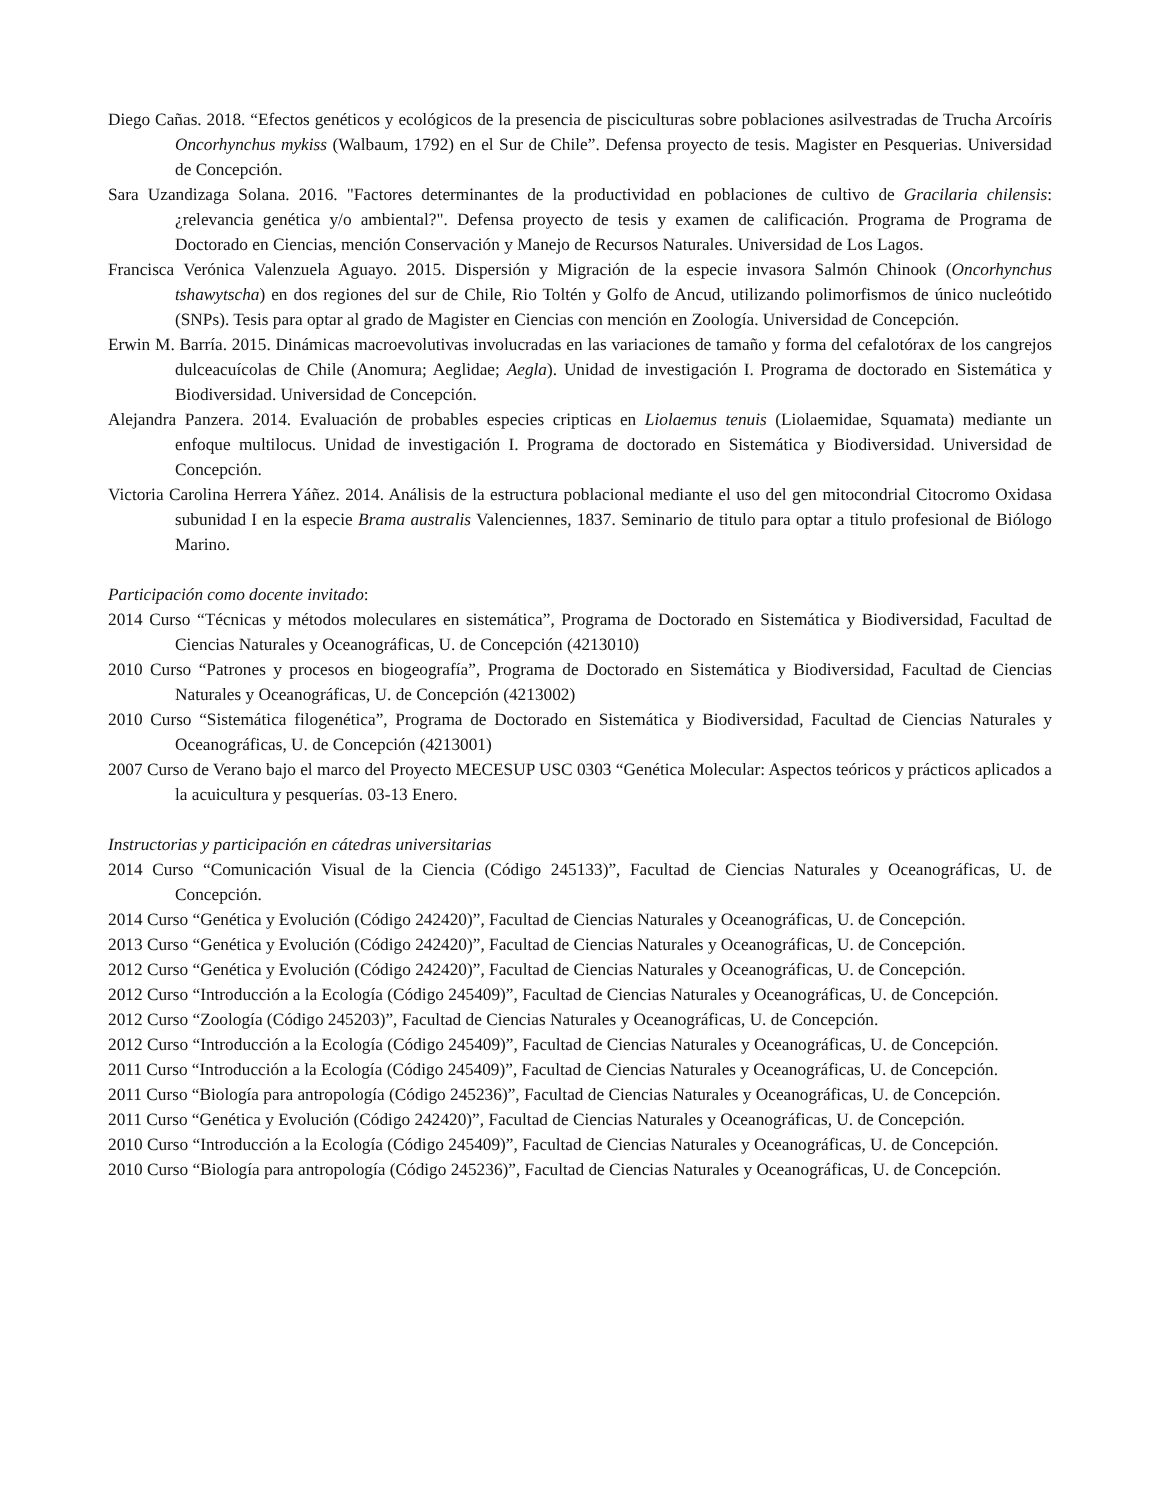Diego Cañas. 2018. “Efectos genéticos y ecológicos de la presencia de pisciculturas sobre poblaciones asilvestradas de Trucha Arcoíris Oncorhynchus mykiss (Walbaum, 1792) en el Sur de Chile”. Defensa proyecto de tesis. Magister en Pesquerias. Universidad de Concepción.
Sara Uzandizaga Solana. 2016. "Factores determinantes de la productividad en poblaciones de cultivo de Gracilaria chilensis: ¿relevancia genética y/o ambiental?". Defensa proyecto de tesis y examen de calificación. Programa de Programa de Doctorado en Ciencias, mención Conservación y Manejo de Recursos Naturales. Universidad de Los Lagos.
Francisca Verónica Valenzuela Aguayo. 2015. Dispersión y Migración de la especie invasora Salmón Chinook (Oncorhynchus tshawytscha) en dos regiones del sur de Chile, Rio Toltén y Golfo de Ancud, utilizando polimorfismos de único nucleótido (SNPs). Tesis para optar al grado de Magister en Ciencias con mención en Zoología. Universidad de Concepción.
Erwin M. Barría. 2015. Dinámicas macroevolutivas involucradas en las variaciones de tamaño y forma del cefalotórax de los cangrejos dulceacuícolas de Chile (Anomura; Aeglidae; Aegla). Unidad de investigación I. Programa de doctorado en Sistemática y Biodiversidad. Universidad de Concepción.
Alejandra Panzera. 2014. Evaluación de probables especies cripticas en Liolaemus tenuis (Liolaemidae, Squamata) mediante un enfoque multilocus. Unidad de investigación I. Programa de doctorado en Sistemática y Biodiversidad. Universidad de Concepción.
Victoria Carolina Herrera Yáñez. 2014. Análisis de la estructura poblacional mediante el uso del gen mitocondrial Citocromo Oxidasa subunidad I en la especie Brama australis Valenciennes, 1837. Seminario de titulo para optar a titulo profesional de Biólogo Marino.
Participación como docente invitado:
2014 Curso “Técnicas y métodos moleculares en sistemática”, Programa de Doctorado en Sistemática y Biodiversidad, Facultad de Ciencias Naturales y Oceanográficas, U. de Concepción (4213010)
2010 Curso “Patrones y procesos en biogeografía”, Programa de Doctorado en Sistemática y Biodiversidad, Facultad de Ciencias Naturales y Oceanográficas, U. de Concepción (4213002)
2010 Curso “Sistemática filogenética”, Programa de Doctorado en Sistemática y Biodiversidad, Facultad de Ciencias Naturales y Oceanográficas, U. de Concepción (4213001)
2007 Curso de Verano bajo el marco del Proyecto MECESUP USC 0303 “Genética Molecular: Aspectos teóricos y prácticos aplicados a la acuicultura y pesquerías. 03-13 Enero.
Instructorias y participación en cátedras universitarias
2014 Curso “Comunicación Visual de la Ciencia (Código 245133)”, Facultad de Ciencias Naturales y Oceanográficas, U. de Concepción.
2014 Curso “Genética y Evolución (Código 242420)”, Facultad de Ciencias Naturales y Oceanográficas, U. de Concepción.
2013 Curso “Genética y Evolución (Código 242420)”, Facultad de Ciencias Naturales y Oceanográficas, U. de Concepción.
2012 Curso “Genética y Evolución (Código 242420)”, Facultad de Ciencias Naturales y Oceanográficas, U. de Concepción.
2012 Curso “Introducción a la Ecología (Código 245409)”, Facultad de Ciencias Naturales y Oceanográficas, U. de Concepción.
2012 Curso “Zoología (Código 245203)”, Facultad de Ciencias Naturales y Oceanográficas, U. de Concepción.
2012 Curso “Introducción a la Ecología (Código 245409)”, Facultad de Ciencias Naturales y Oceanográficas, U. de Concepción.
2011 Curso “Introducción a la Ecología (Código 245409)”, Facultad de Ciencias Naturales y Oceanográficas, U. de Concepción.
2011 Curso “Biología para antropología (Código 245236)”, Facultad de Ciencias Naturales y Oceanográficas, U. de Concepción.
2011 Curso “Genética y Evolución (Código 242420)”, Facultad de Ciencias Naturales y Oceanográficas, U. de Concepción.
2010 Curso “Introducción a la Ecología (Código 245409)”, Facultad de Ciencias Naturales y Oceanográficas, U. de Concepción.
2010 Curso “Biología para antropología (Código 245236)”, Facultad de Ciencias Naturales y Oceanográficas, U. de Concepción.